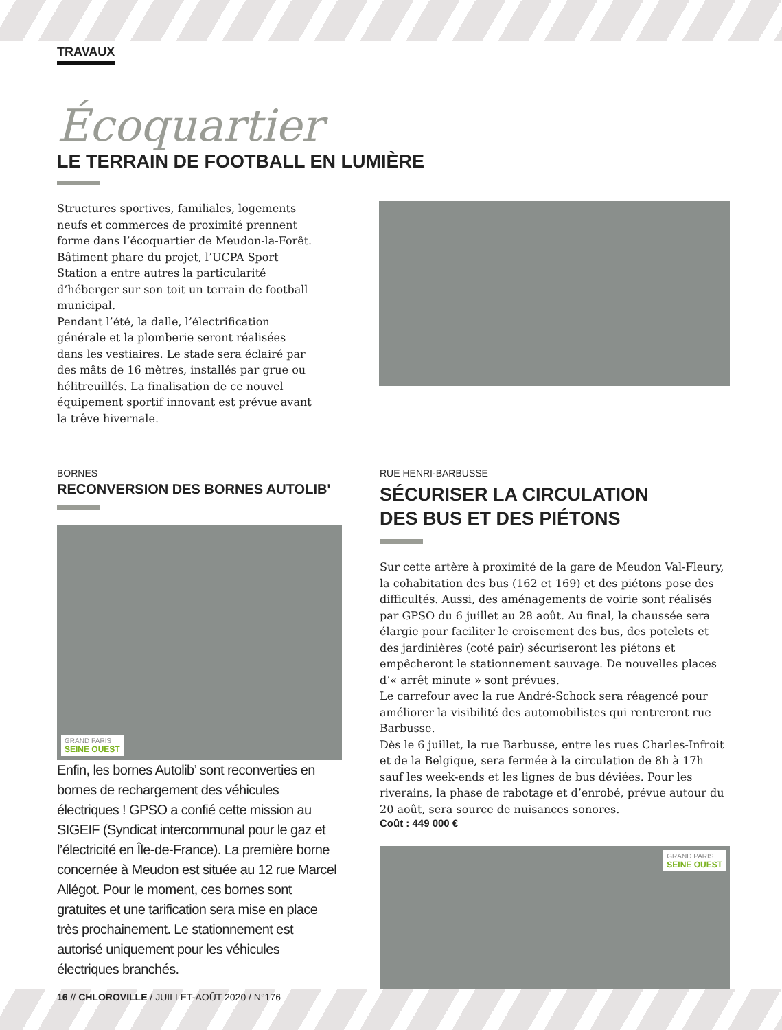TRAVAUX
Écoquartier
LE TERRAIN DE FOOTBALL EN LUMIÈRE
Structures sportives, familiales, logements neufs et commerces de proximité prennent forme dans l’écoquartier de Meudon-la-Forêt. Bâtiment phare du projet, l’UCPA Sport Station a entre autres la particularité d’héberger sur son toit un terrain de football municipal.
Pendant l’été, la dalle, l’électrification générale et la plomberie seront réalisées dans les vestiaires. Le stade sera éclairé par des mâts de 16 mètres, installés par grue ou hélitreuillés. La finalisation de ce nouvel équipement sportif innovant est prévue avant la trêve hivernale.
BORNES
RECONVERSION DES BORNES AUTOLIB'
GRAND PARIS
SEINE OUEST
Enfin, les bornes Autolib’ sont reconverties en bornes de rechargement des véhicules électriques ! GPSO a confié cette mission au SIGEIF (Syndicat intercommunal pour le gaz et l’électricité en Île-de-France). La première borne concernée à Meudon est située au 12 rue Marcel Allégot. Pour le moment, ces bornes sont gratuites et une tarification sera mise en place très prochainement. Le stationnement est autorisé uniquement pour les véhicules électriques branchés.
RUE HENRI-BARBUSSE
SÉCURISER LA CIRCULATION
DES BUS ET DES PIÉTONS
Sur cette artère à proximité de la gare de Meudon Val-Fleury, la cohabitation des bus (162 et 169) et des piétons pose des difficultés. Aussi, des aménagements de voirie sont réalisés par GPSO du 6 juillet au 28 août. Au final, la chaussée sera élargie pour faciliter le croisement des bus, des potelets et des jardinières (coté pair) sécuriseront les piétons et empêcheront le stationnement sauvage. De nouvelles places d’« arrêt minute » sont prévues.
Le carrefour avec la rue André-Schock sera réagencé pour améliorer la visibilité des automobilistes qui rentreront rue Barbusse.
Dès le 6 juillet, la rue Barbusse, entre les rues Charles-Infroit et de la Belgique, sera fermée à la circulation de 8h à 17h sauf les week-ends et les lignes de bus déviées. Pour les riverains, la phase de rabotage et d’enrobé, prévue autour du 20 août, sera source de nuisances sonores.
Coût : 449 000 €
GRAND PARIS
SEINE OUEST
16 // CHLOROVILLE / JUILLET-AOÛT 2020 / N°176